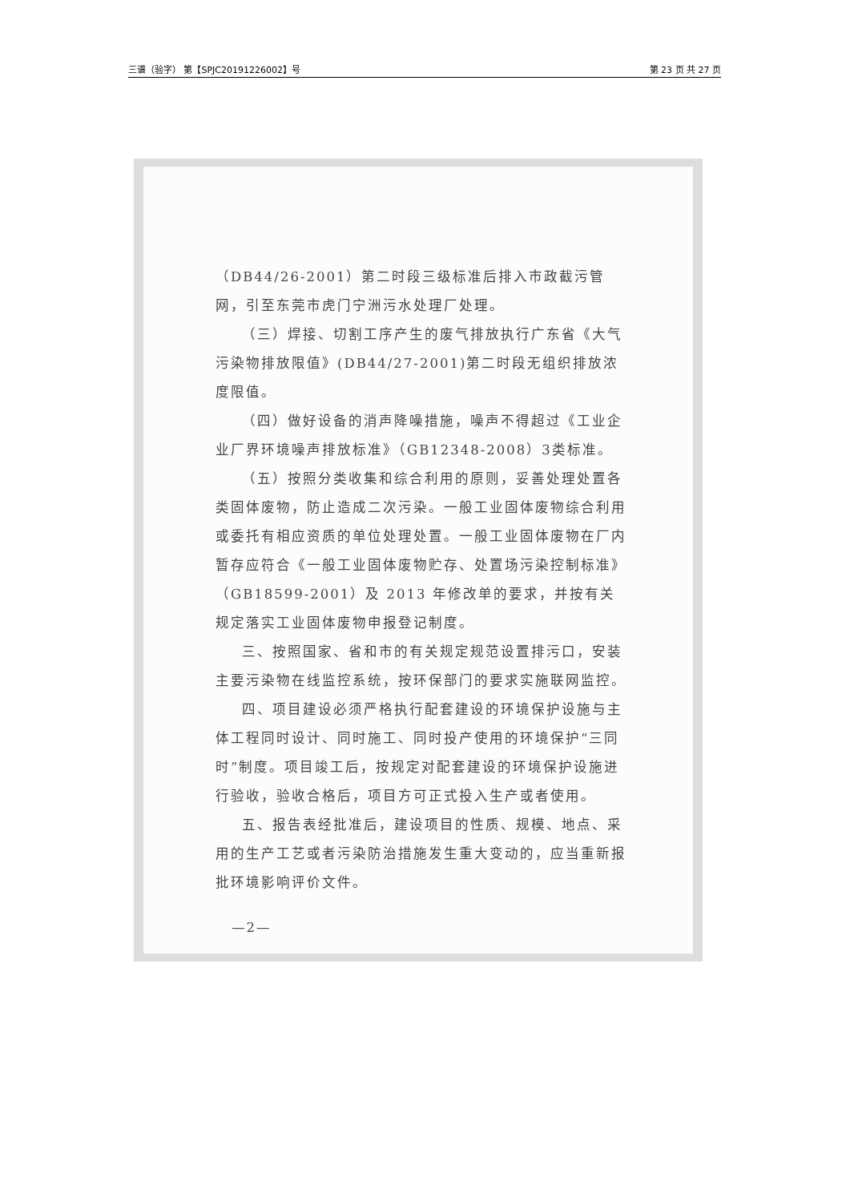三谱（验字） 第【SPJC20191226002】号 第 23 页 共 27 页
（DB44/26-2001）第二时段三级标准后排入市政截污管网，引至东莞市虎门宁洲污水处理厂处理。
（三）焊接、切割工序产生的废气排放执行广东省《大气污染物排放限值》(DB44/27-2001)第二时段无组织排放浓度限值。
（四）做好设备的消声降噪措施，噪声不得超过《工业企业厂界环境噪声排放标准》（GB12348-2008）3类标准。
（五）按照分类收集和综合利用的原则，妥善处理处置各类固体废物，防止造成二次污染。一般工业固体废物综合利用或委托有相应资质的单位处理处置。一般工业固体废物在厂内暂存应符合《一般工业固体废物贮存、处置场污染控制标准》（GB18599-2001）及 2013 年修改单的要求，并按有关规定落实工业固体废物申报登记制度。
三、按照国家、省和市的有关规定规范设置排污口，安装主要污染物在线监控系统，按环保部门的要求实施联网监控。
四、项目建设必须严格执行配套建设的环境保护设施与主体工程同时设计、同时施工、同时投产使用的环境保护“三同时”制度。项目竣工后，按规定对配套建设的环境保护设施进行验收，验收合格后，项目方可正式投入生产或者使用。
五、报告表经批准后，建设项目的性质、规模、地点、采用的生产工艺或者污染防治措施发生重大变动的，应当重新报批环境影响评价文件。
—2—